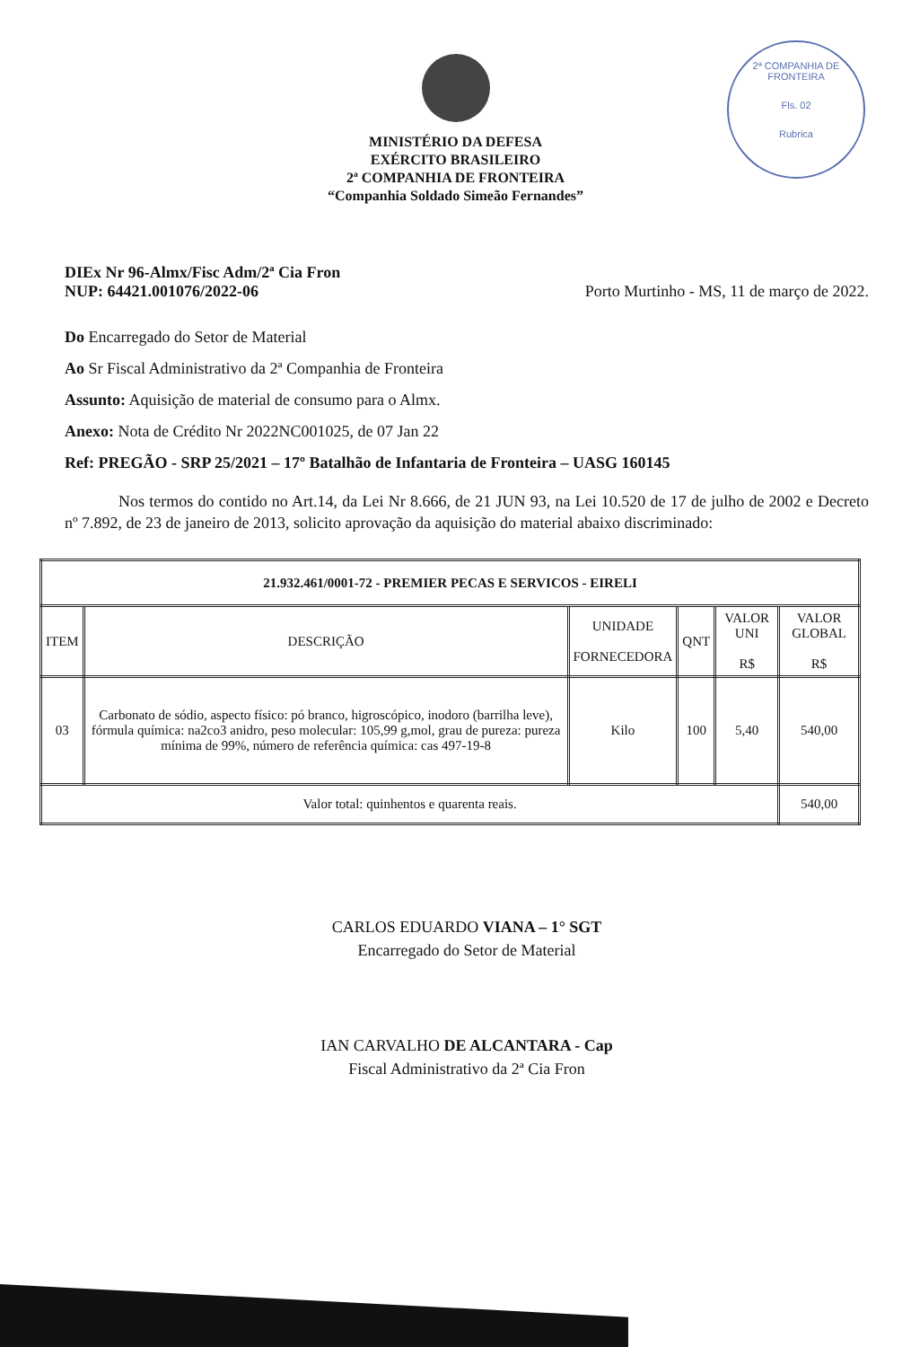MINISTÉRIO DA DEFESA
EXÉRCITO BRASILEIRO
2ª COMPANHIA DE FRONTEIRA
“Companhia Soldado Simeão Fernandes”
2ª COMPANHIA DE FRONTEIRA
Fls. 02
Rubrica
DIEx Nr 96-Almx/Fisc Adm/2ª Cia Fron
NUP: 64421.001076/2022-06
Porto Murtinho - MS, 11 de março de 2022.
Do Encarregado do Setor de Material
Ao Sr Fiscal Administrativo da 2ª Companhia de Fronteira
Assunto: Aquisição de material de consumo para o Almx.
Anexo: Nota de Crédito Nr 2022NC001025, de 07 Jan 22
Ref: PREGÃO - SRP 25/2021 – 17º Batalhão de Infantaria de Fronteira – UASG 160145
Nos termos do contido no Art.14, da Lei Nr 8.666, de 21 JUN 93, na Lei 10.520 de 17 de julho de 2002 e Decreto nº 7.892, de 23 de janeiro de 2013, solicito aprovação da aquisição do material abaixo discriminado:
| 21.932.461/0001-72 - PREMIER PECAS E SERVICOS - EIRELI | | | | | |
| --- | --- | --- | --- | --- | --- |
| ITEM | DESCRIÇÃO | UNIDADE FORNECEDORA | QNT | VALOR UNI R$ | VALOR GLOBAL R$ |
| 03 | Carbonato de sódio, aspecto físico: pó branco, higroscópico, inodoro (barrilha leve), fórmula química: na2co3 anidro, peso molecular: 105,99 g,mol, grau de pureza: pureza mínima de 99%, número de referência química: cas 497-19-8 | Kilo | 100 | 5,40 | 540,00 |
| Valor total: quinhentos e quarenta reais. | | | | | 540,00 |
CARLOS EDUARDO VIANA – 1° SGT
Encarregado do Setor de Material
IAN CARVALHO DE ALCANTARA - Cap
Fiscal Administrativo da 2ª Cia Fron